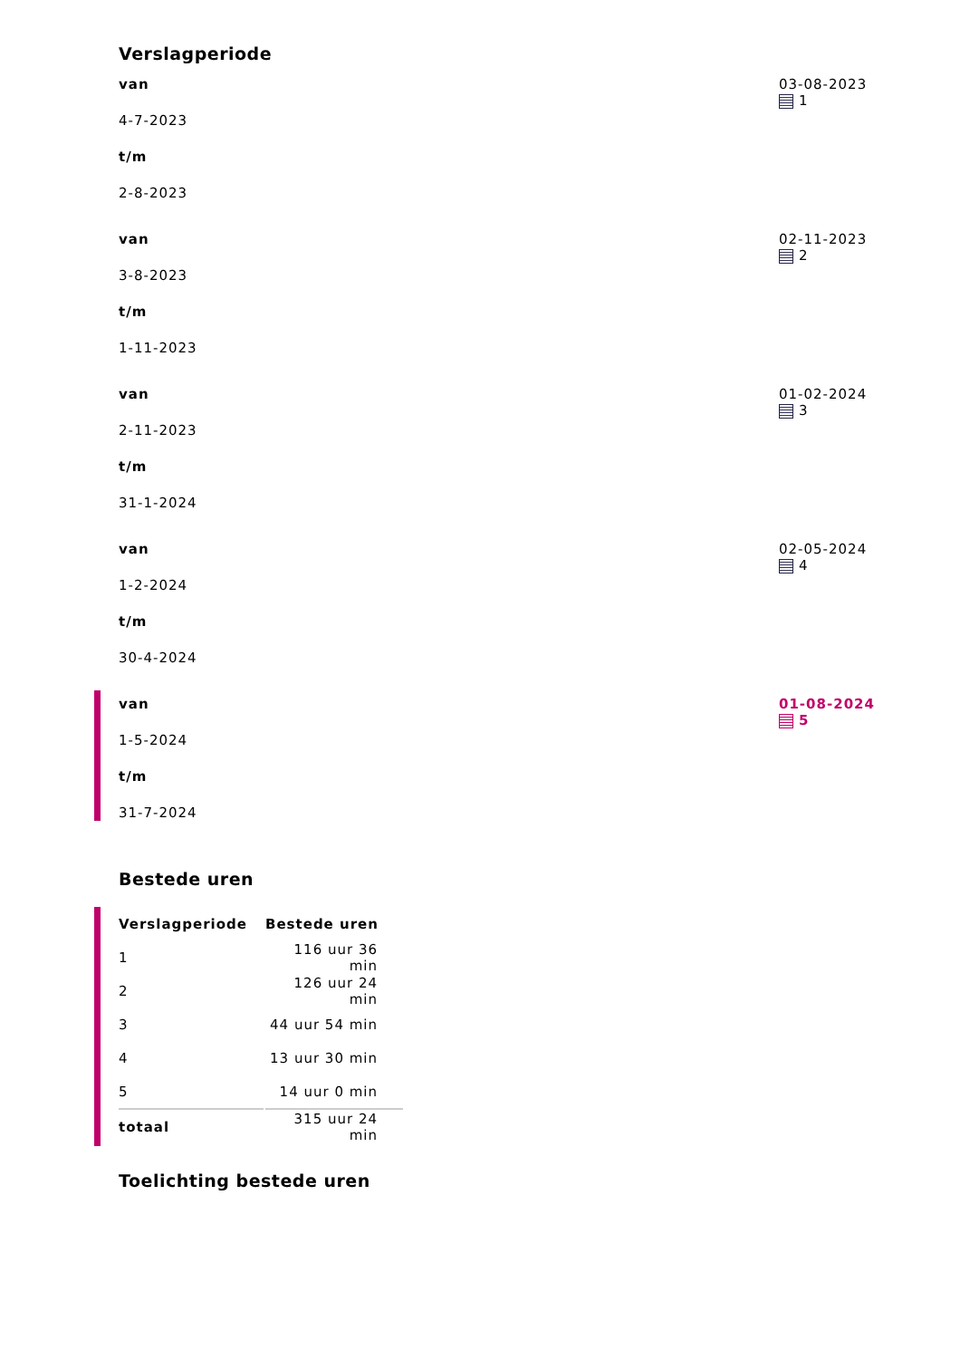Verslagperiode
van
4-7-2023
t/m
2-8-2023
03-08-2023
1
van
3-8-2023
t/m
1-11-2023
02-11-2023
2
van
2-11-2023
t/m
31-1-2024
01-02-2024
3
van
1-2-2024
t/m
30-4-2024
02-05-2024
4
van
1-5-2024
t/m
31-7-2024
01-08-2024
5
Bestede uren
| Verslagperiode | Bestede uren |
| --- | --- |
| 1 | 116 uur 36 min |
| 2 | 126 uur 24 min |
| 3 | 44 uur 54 min |
| 4 | 13 uur 30 min |
| 5 | 14 uur 0 min |
| totaal | 315 uur 24 min |
Toelichting bestede uren